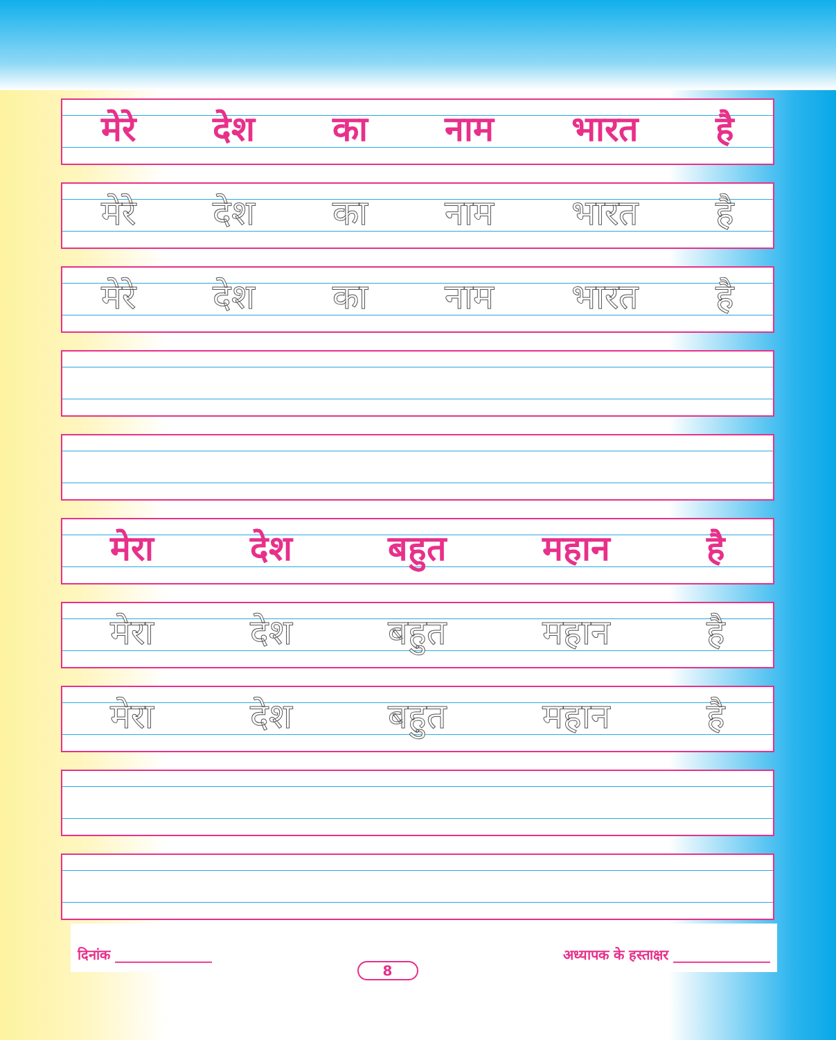मेरे देश का नाम भारत है
मेरे देश का नाम भारत है
मेरे देश का नाम भारत है
मेरा देश बहुत महान है
मेरा देश बहुत महान है
मेरा देश बहुत महान है
दिनांक ______________ 8 अध्यापक के हस्ताक्षर ______________